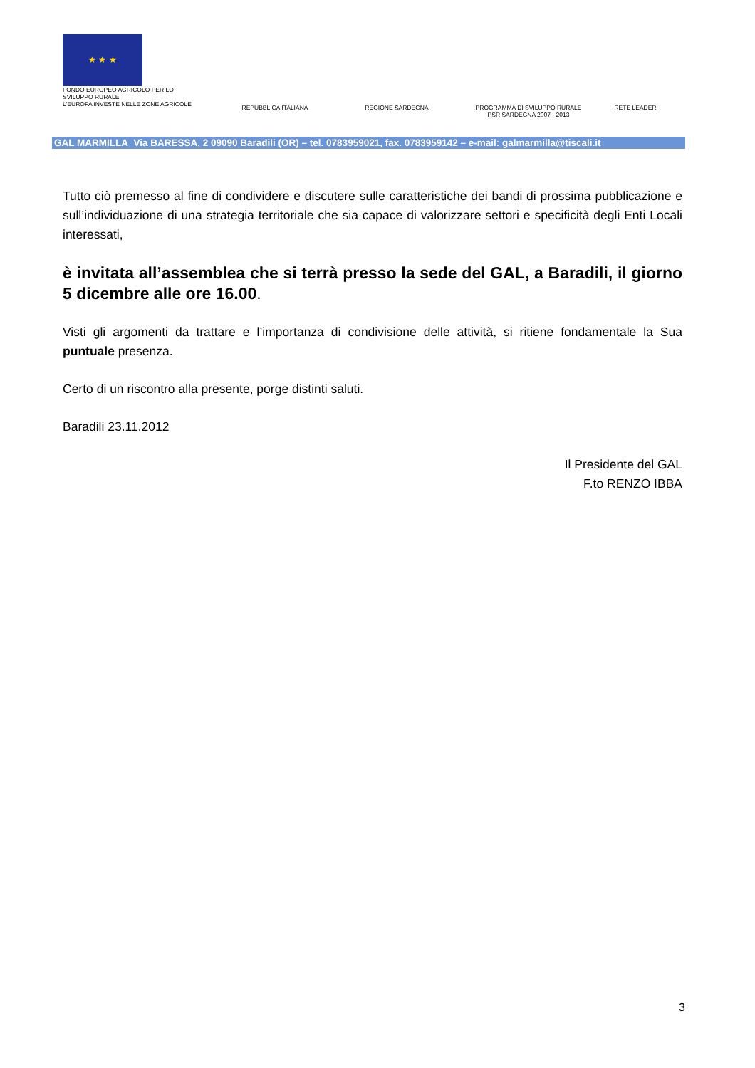★ ★ ★
FONDO EUROPEO AGRICOLO PER LO
SVILUPPO RURALE
L'EUROPA INVESTE NELLE ZONE AGRICOLE
REPUBBLICA ITALIANA REGIONE SARDEGNA PROGRAMMA DI SVILUPPO RURALE
PSR SARDEGNA 2007 - 2013
RETE LEADER
GAL MARMILLA Via BARESSA, 2 09090 Baradili (OR) – tel. 0783959021, fax. 0783959142 – e-mail: galmarmilla@tiscali.it
Tutto ciò premesso al fine di condividere e discutere sulle caratteristiche dei bandi di prossima pubblicazione e sull’individuazione di una strategia territoriale che sia capace di valorizzare settori e specificità degli Enti Locali interessati,
è invitata all’assemblea che si terrà presso la sede del GAL, a Baradili, il giorno 5 dicembre alle ore 16.00.
Visti gli argomenti da trattare e l’importanza di condivisione delle attività, si ritiene fondamentale la Sua puntuale presenza.
Certo di un riscontro alla presente, porge distinti saluti.
Baradili 23.11.2012
Il Presidente del GAL
F.to RENZO IBBA
3